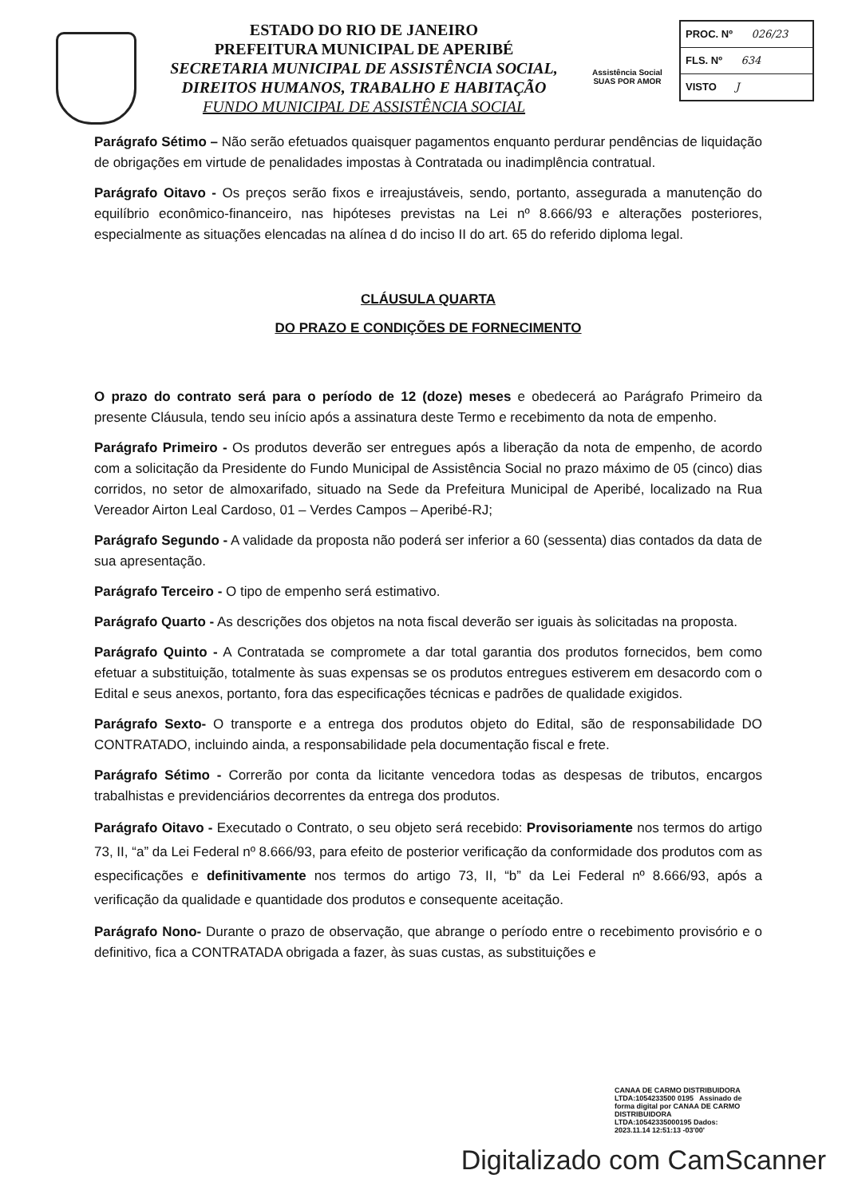ESTADO DO RIO DE JANEIRO
PREFEITURA MUNICIPAL DE APERIBÉ
SECRETARIA MUNICIPAL DE ASSISTÊNCIA SOCIAL,
DIREITOS HUMANOS, TRABALHO E HABITAÇÃO
FUNDO MUNICIPAL DE ASSISTÊNCIA SOCIAL
Assistência Social
SUAS POR AMOR
PROC. Nº 026/23
FLS. Nº 634
VISTO J
Parágrafo Sétimo – Não serão efetuados quaisquer pagamentos enquanto perdurar pendências de liquidação de obrigações em virtude de penalidades impostas à Contratada ou inadimplência contratual.
Parágrafo Oitavo - Os preços serão fixos e irreajustáveis, sendo, portanto, assegurada a manutenção do equilíbrio econômico-financeiro, nas hipóteses previstas na Lei nº 8.666/93 e alterações posteriores, especialmente as situações elencadas na alínea d do inciso II do art. 65 do referido diploma legal.
CLÁUSULA QUARTA
DO PRAZO E CONDIÇÕES DE FORNECIMENTO
O prazo do contrato será para o período de 12 (doze) meses e obedecerá ao Parágrafo Primeiro da presente Cláusula, tendo seu início após a assinatura deste Termo e recebimento da nota de empenho.
Parágrafo Primeiro - Os produtos deverão ser entregues após a liberação da nota de empenho, de acordo com a solicitação da Presidente do Fundo Municipal de Assistência Social no prazo máximo de 05 (cinco) dias corridos, no setor de almoxarifado, situado na Sede da Prefeitura Municipal de Aperibé, localizado na Rua Vereador Airton Leal Cardoso, 01 – Verdes Campos – Aperibé-RJ;
Parágrafo Segundo - A validade da proposta não poderá ser inferior a 60 (sessenta) dias contados da data de sua apresentação.
Parágrafo Terceiro - O tipo de empenho será estimativo.
Parágrafo Quarto - As descrições dos objetos na nota fiscal deverão ser iguais às solicitadas na proposta.
Parágrafo Quinto - A Contratada se compromete a dar total garantia dos produtos fornecidos, bem como efetuar a substituição, totalmente às suas expensas se os produtos entregues estiverem em desacordo com o Edital e seus anexos, portanto, fora das especificações técnicas e padrões de qualidade exigidos.
Parágrafo Sexto- O transporte e a entrega dos produtos objeto do Edital, são de responsabilidade DO CONTRATADO, incluindo ainda, a responsabilidade pela documentação fiscal e frete.
Parágrafo Sétimo - Correrão por conta da licitante vencedora todas as despesas de tributos, encargos trabalhistas e previdenciários decorrentes da entrega dos produtos.
Parágrafo Oitavo - Executado o Contrato, o seu objeto será recebido: Provisoriamente nos termos do artigo 73, II, “a” da Lei Federal nº 8.666/93, para efeito de posterior verificação da conformidade dos produtos com as especificações e definitivamente nos termos do artigo 73, II, “b” da Lei Federal nº 8.666/93, após a verificação da qualidade e quantidade dos produtos e consequente aceitação.
Parágrafo Nono- Durante o prazo de observação, que abrange o período entre o recebimento provisório e o definitivo, fica a CONTRATADA obrigada a fazer, às suas custas, as substituições e
CANAA DE CARMO DISTRIBUIDORA LTDA:1054233500 0195 Assinado de forma digital por CANAA DE CARMO DISTRIBUIDORA LTDA:10542335000195 Dados: 2023.11.14 12:51:13 -03'00'
Digitalizado com CamScanner